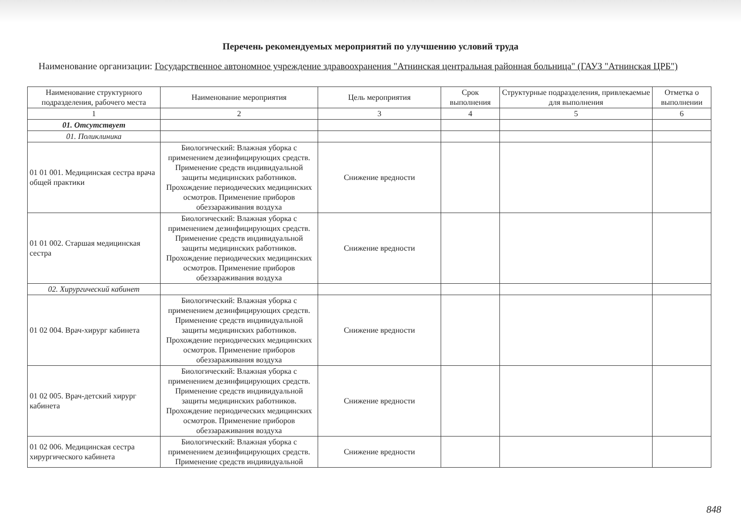Перечень рекомендуемых мероприятий по улучшению условий труда
Наименование организации: Государственное автономное учреждение здравоохранения "Атнинская центральная районная больница" (ГАУЗ "Атнинская ЦРБ")
| Наименование структурного подразделения, рабочего места | Наименование мероприятия | Цель мероприятия | Срок выполнения | Структурные подразделения, привлекаемые для выполнения | Отметка о выполнении |
| --- | --- | --- | --- | --- | --- |
| 1 | 2 | 3 | 4 | 5 | 6 |
| 01. Отсутствует | | | | | |
| 01. Поликлиника | | | | | |
| 01 01 001. Медицинская сестра врача общей практики | Биологический: Влажная уборка с применением дезинфицирующих средств. Применение средств индивидуальной защиты медицинских работников. Прохождение периодических медицинских осмотров. Применение приборов обеззараживания воздуха | Снижение вредности | | | |
| 01 01 002. Старшая медицинская сестра | Биологический: Влажная уборка с применением дезинфицирующих средств. Применение средств индивидуальной защиты медицинских работников. Прохождение периодических медицинских осмотров. Применение приборов обеззараживания воздуха | Снижение вредности | | | |
| 02. Хирургический кабинет | | | | | |
| 01 02 004. Врач-хирург кабинета | Биологический: Влажная уборка с применением дезинфицирующих средств. Применение средств индивидуальной защиты медицинских работников. Прохождение периодических медицинских осмотров. Применение приборов обеззараживания воздуха | Снижение вредности | | | |
| 01 02 005. Врач-детский хирург кабинета | Биологический: Влажная уборка с применением дезинфицирующих средств. Применение средств индивидуальной защиты медицинских работников. Прохождение периодических медицинских осмотров. Применение приборов обеззараживания воздуха | Снижение вредности | | | |
| 01 02 006. Медицинская сестра хирургического кабинета | Биологический: Влажная уборка с применением дезинфицирующих средств. Применение средств индивидуальной | Снижение вредности | | | |
848